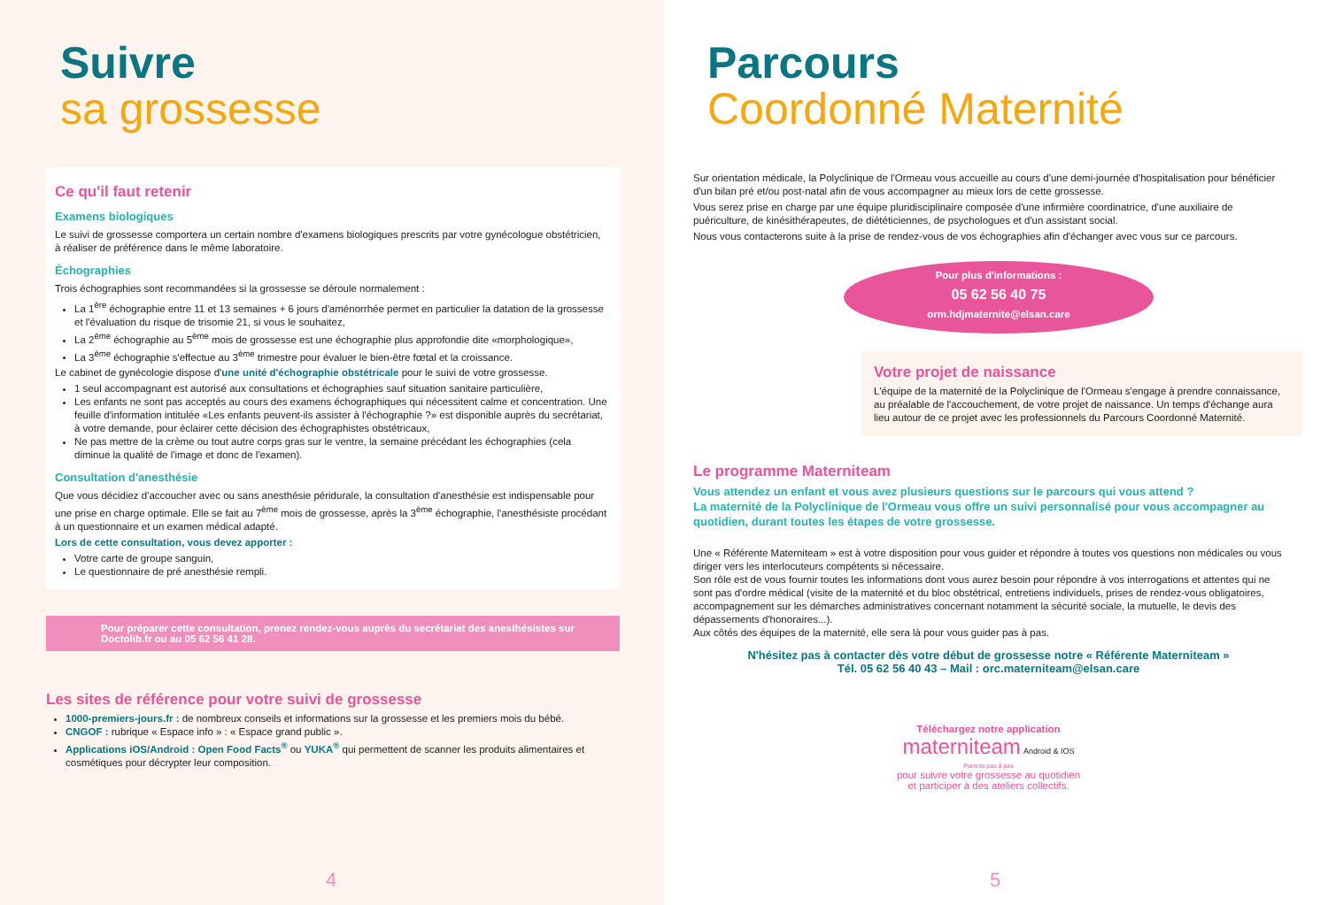Suivre
sa grossesse
Ce qu'il faut retenir
Examens biologiques
Le suivi de grossesse comportera un certain nombre d'examens biologiques prescrits par votre gynécologue obstétricien, à réaliser de préférence dans le même laboratoire.
Échographies
Trois échographies sont recommandées si la grossesse se déroule normalement :
La 1<sup>ère</sup> échographie entre 11 et 13 semaines + 6 jours d'aménorrhée permet en particulier la datation de la grossesse et l'évaluation du risque de trisomie 21, si vous le souhaitez,
La 2<sup>ème</sup> échographie au 5<sup>ème</sup> mois de grossesse est une échographie plus approfondie dite «morphologique»,
La 3<sup>ème</sup> échographie s'effectue au 3<sup>ème</sup> trimestre pour évaluer le bien-être fœtal et la croissance.
Le cabinet de gynécologie dispose d'une unité d'échographie obstétricale pour le suivi de votre grossesse.
1 seul accompagnant est autorisé aux consultations et échographies sauf situation sanitaire particulière,
Les enfants ne sont pas acceptés au cours des examens échographiques qui nécessitent calme et concentration. Une feuille d'information intitulée «Les enfants peuvent-ils assister à l'échographie ?» est disponible auprès du secrétariat, à votre demande, pour éclairer cette décision des échographistes obstétricaux,
Ne pas mettre de la crème ou tout autre corps gras sur le ventre, la semaine précédant les échographies (cela diminue la qualité de l'image et donc de l'examen).
Consultation d'anesthésie
Que vous décidiez d'accoucher avec ou sans anesthésie péridurale, la consultation d'anesthésie est indispensable pour une prise en charge optimale. Elle se fait au 7<sup>ème</sup> mois de grossesse, après la 3<sup>ème</sup> échographie, l'anesthésiste procédant à un questionnaire et un examen médical adapté.
Lors de cette consultation, vous devez apporter :
Votre carte de groupe sanguin,
Le questionnaire de pré anesthésie rempli.
Pour préparer cette consultation, prenez rendez-vous auprès du secrétariat des anesthésistes sur Doctolib.fr ou au 05 62 56 41 28.
Les sites de référence pour votre suivi de grossesse
1000-premiers-jours.fr : de nombreux conseils et informations sur la grossesse et les premiers mois du bébé.
CNGOF : rubrique « Espace info » : « Espace grand public ».
Applications iOS/Android : Open Food Facts<sup>®</sup> ou YUKA<sup>®</sup> qui permettent de scanner les produits alimentaires et cosmétiques pour décrypter leur composition.
4
Parcours
Coordonné Maternité
Sur orientation médicale, la Polyclinique de l'Ormeau vous accueille au cours d'une demi-journée d'hospitalisation pour bénéficier d'un bilan pré et/ou post-natal afin de vous accompagner au mieux lors de cette grossesse.
Vous serez prise en charge par une équipe pluridisciplinaire composée d'une infirmière coordinatrice, d'une auxiliaire de puériculture, de kinésithérapeutes, de diététiciennes, de psychologues et d'un assistant social.
Nous vous contacterons suite à la prise de rendez-vous de vos échographies afin d'échanger avec vous sur ce parcours.
Pour plus d'informations :
05 62 56 40 75
orm.hdjmaternite@elsan.care
Votre projet de naissance
L'équipe de la maternité de la Polyclinique de l'Ormeau s'engage à prendre connaissance, au préalable de l'accouchement, de votre projet de naissance. Un temps d'échange aura lieu autour de ce projet avec les professionnels du Parcours Coordonné Maternité.
Le programme Materniteam
Vous attendez un enfant et vous avez plusieurs questions sur le parcours qui vous attend ?
La maternité de la Polyclinique de l'Ormeau vous offre un suivi personnalisé pour vous accompagner au quotidien, durant toutes les étapes de votre grossesse.
Une « Référente Materniteam » est à votre disposition pour vous guider et répondre à toutes vos questions non médicales ou vous diriger vers les interlocuteurs compétents si nécessaire.
Son rôle est de vous fournir toutes les informations dont vous aurez besoin pour répondre à vos interrogations et attentes qui ne sont pas d'ordre médical (visite de la maternité et du bloc obstétrical, entretiens individuels, prises de rendez-vous obligatoires, accompagnement sur les démarches administratives concernant notamment la sécurité sociale, la mutuelle, le devis des dépassements d'honoraires...).
Aux côtés des équipes de la maternité, elle sera là pour vous guider pas à pas.
N'hésitez pas à contacter dès votre début de grossesse notre « Référente Materniteam »
Tél. 05 62 56 40 43 – Mail : orc.materniteam@elsan.care
Téléchargez notre application
materniteam Android & IOS
Parents pas à pas
pour suivre votre grossesse au quotidien
et participer à des ateliers collectifs.
5